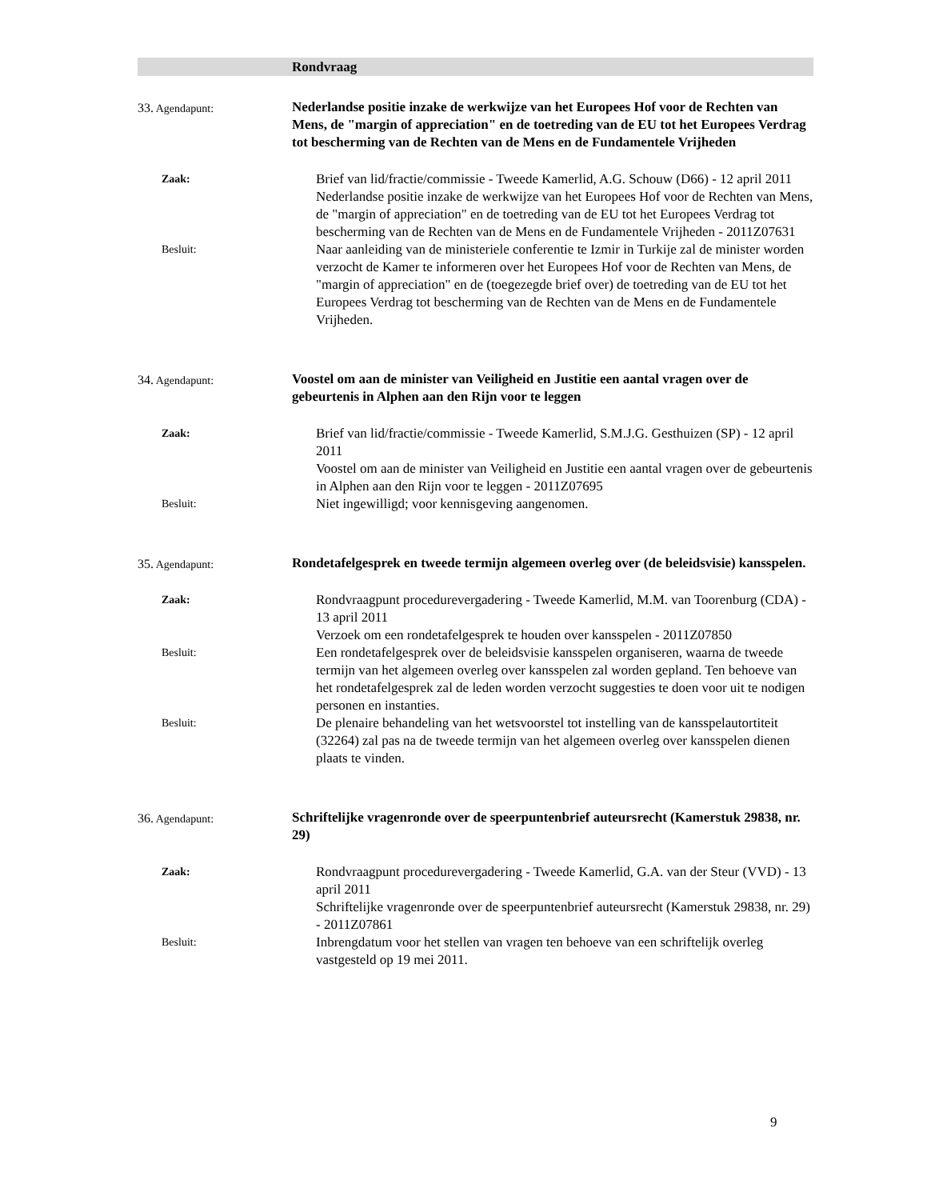Rondvraag
33. Agendapunt:
Nederlandse positie inzake de werkwijze van het Europees Hof voor de Rechten van Mens, de "margin of appreciation" en de toetreding van de EU tot het Europees Verdrag tot bescherming van de Rechten van de Mens en de Fundamentele Vrijheden
Zaak:
Brief van lid/fractie/commissie - Tweede Kamerlid, A.G. Schouw (D66) - 12 april 2011
Nederlandse positie inzake de werkwijze van het Europees Hof voor de Rechten van Mens, de "margin of appreciation" en de toetreding van de EU tot het Europees Verdrag tot bescherming van de Rechten van de Mens en de Fundamentele Vrijheden - 2011Z07631
Besluit:
Naar aanleiding van de ministeriele conferentie te Izmir in Turkije zal de minister worden verzocht de Kamer te informeren over het Europees Hof voor de Rechten van Mens, de "margin of appreciation" en de (toegezegde brief over) de toetreding van de EU tot het Europees Verdrag tot bescherming van de Rechten van de Mens en de Fundamentele Vrijheden.
34. Agendapunt:
Voostel om aan de minister van Veiligheid en Justitie een aantal vragen over de gebeurtenis in Alphen aan den Rijn voor te leggen
Zaak:
Brief van lid/fractie/commissie - Tweede Kamerlid, S.M.J.G. Gesthuizen (SP) - 12 april 2011
Voostel om aan de minister van Veiligheid en Justitie een aantal vragen over de gebeurtenis in Alphen aan den Rijn voor te leggen - 2011Z07695
Besluit:
Niet ingewilligd; voor kennisgeving aangenomen.
35. Agendapunt:
Rondetafelgesprek en tweede termijn algemeen overleg over (de beleidsvisie) kansspelen.
Zaak:
Rondvraagpunt procedurevergadering - Tweede Kamerlid, M.M. van Toorenburg (CDA) - 13 april 2011
Verzoek om een rondetafelgesprek te houden over kansspelen - 2011Z07850
Besluit:
Een rondetafelgesprek over de beleidsvisie kansspelen organiseren, waarna de tweede termijn van het algemeen overleg over kansspelen zal worden gepland. Ten behoeve van het rondetafelgesprek zal de leden worden verzocht suggesties te doen voor uit te nodigen personen en instanties.
Besluit:
De plenaire behandeling van het wetsvoorstel tot instelling van de kansspelautortiteit (32264) zal pas na de tweede termijn van het algemeen overleg over kansspelen dienen plaats te vinden.
36. Agendapunt:
Schriftelijke vragenronde over de speerpuntenbrief auteursrecht (Kamerstuk 29838, nr. 29)
Zaak:
Rondvraagpunt procedurevergadering - Tweede Kamerlid, G.A. van der Steur (VVD) - 13 april 2011
Schriftelijke vragenronde over de speerpuntenbrief auteursrecht (Kamerstuk 29838, nr. 29) - 2011Z07861
Besluit:
Inbrengdatum voor het stellen van vragen ten behoeve van een schriftelijk overleg vastgesteld op 19 mei 2011.
9